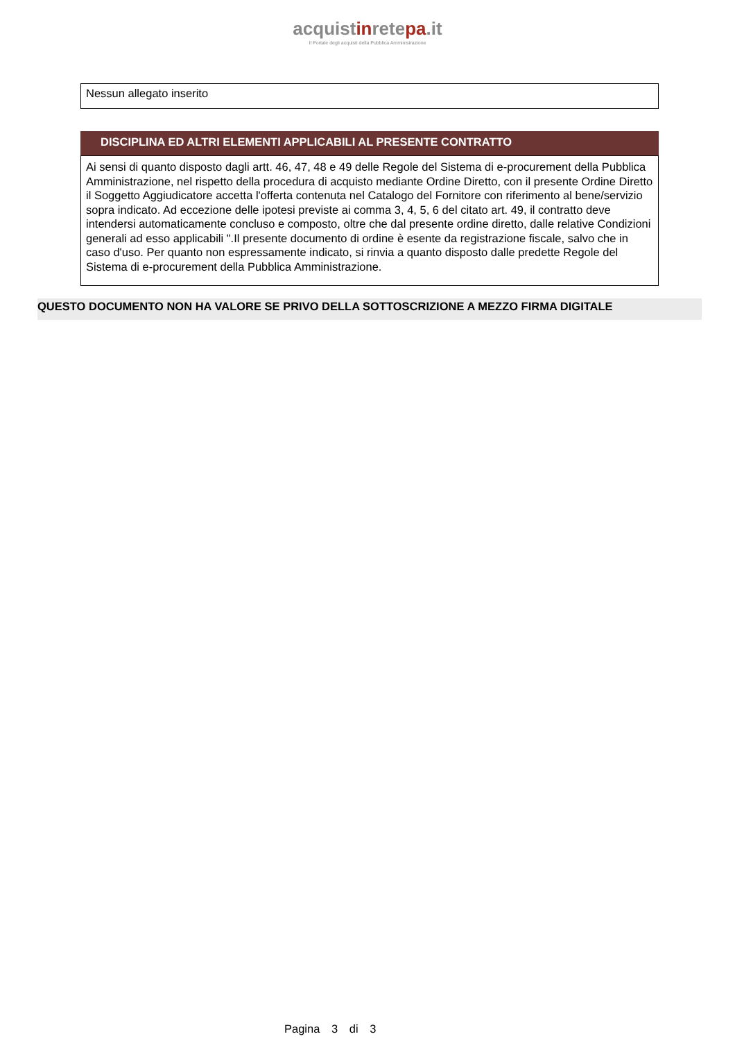acquistinretepa.it
Il Portale degli acquisti della Pubblica Amministrazione
Nessun allegato inserito
DISCIPLINA ED ALTRI ELEMENTI APPLICABILI AL PRESENTE CONTRATTO
Ai sensi di quanto disposto dagli artt. 46, 47, 48 e 49 delle Regole del Sistema di e-procurement della Pubblica Amministrazione, nel rispetto della procedura di acquisto mediante Ordine Diretto, con il presente Ordine Diretto il Soggetto Aggiudicatore accetta l'offerta contenuta nel Catalogo del Fornitore con riferimento al bene/servizio sopra indicato. Ad eccezione delle ipotesi previste ai comma 3, 4, 5, 6 del citato art. 49, il contratto deve intendersi automaticamente concluso e composto, oltre che dal presente ordine diretto, dalle relative Condizioni generali ad esso applicabili ".Il presente documento di ordine è esente da registrazione fiscale, salvo che in caso d'uso. Per quanto non espressamente indicato, si rinvia a quanto disposto dalle predette Regole del Sistema di e-procurement della Pubblica Amministrazione.
QUESTO DOCUMENTO NON HA VALORE SE PRIVO DELLA SOTTOSCRIZIONE A MEZZO FIRMA DIGITALE
Pagina 3 di 3